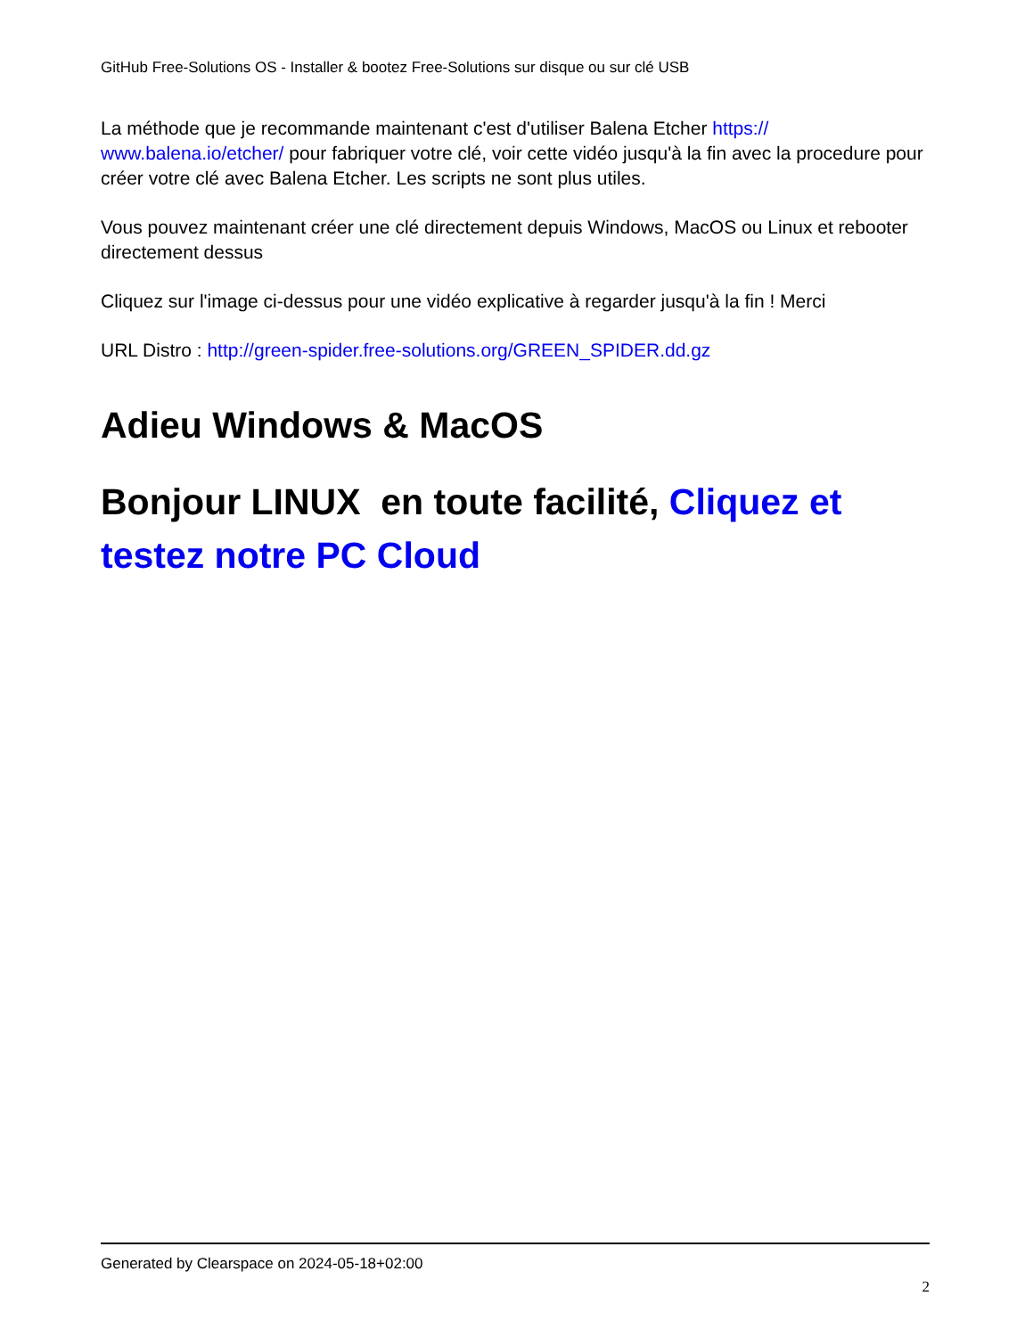GitHub Free-Solutions OS - Installer & bootez Free-Solutions sur disque ou sur clé USB
La méthode que je recommande maintenant c'est d'utiliser Balena Etcher https://
www.balena.io/etcher/ pour fabriquer votre clé, voir cette vidéo jusqu'à la fin avec la procedure pour créer votre clé avec Balena Etcher. Les scripts ne sont plus utiles.
Vous pouvez maintenant créer une clé directement depuis Windows, MacOS ou Linux et rebooter directement dessus
Cliquez sur l'image ci-dessus pour une vidéo explicative à regarder jusqu'à la fin ! Merci
URL Distro : http://green-spider.free-solutions.org/GREEN_SPIDER.dd.gz
Adieu Windows & MacOS
Bonjour LINUX en toute facilité, Cliquez et testez notre PC Cloud
Generated by Clearspace on 2024-05-18+02:00
2